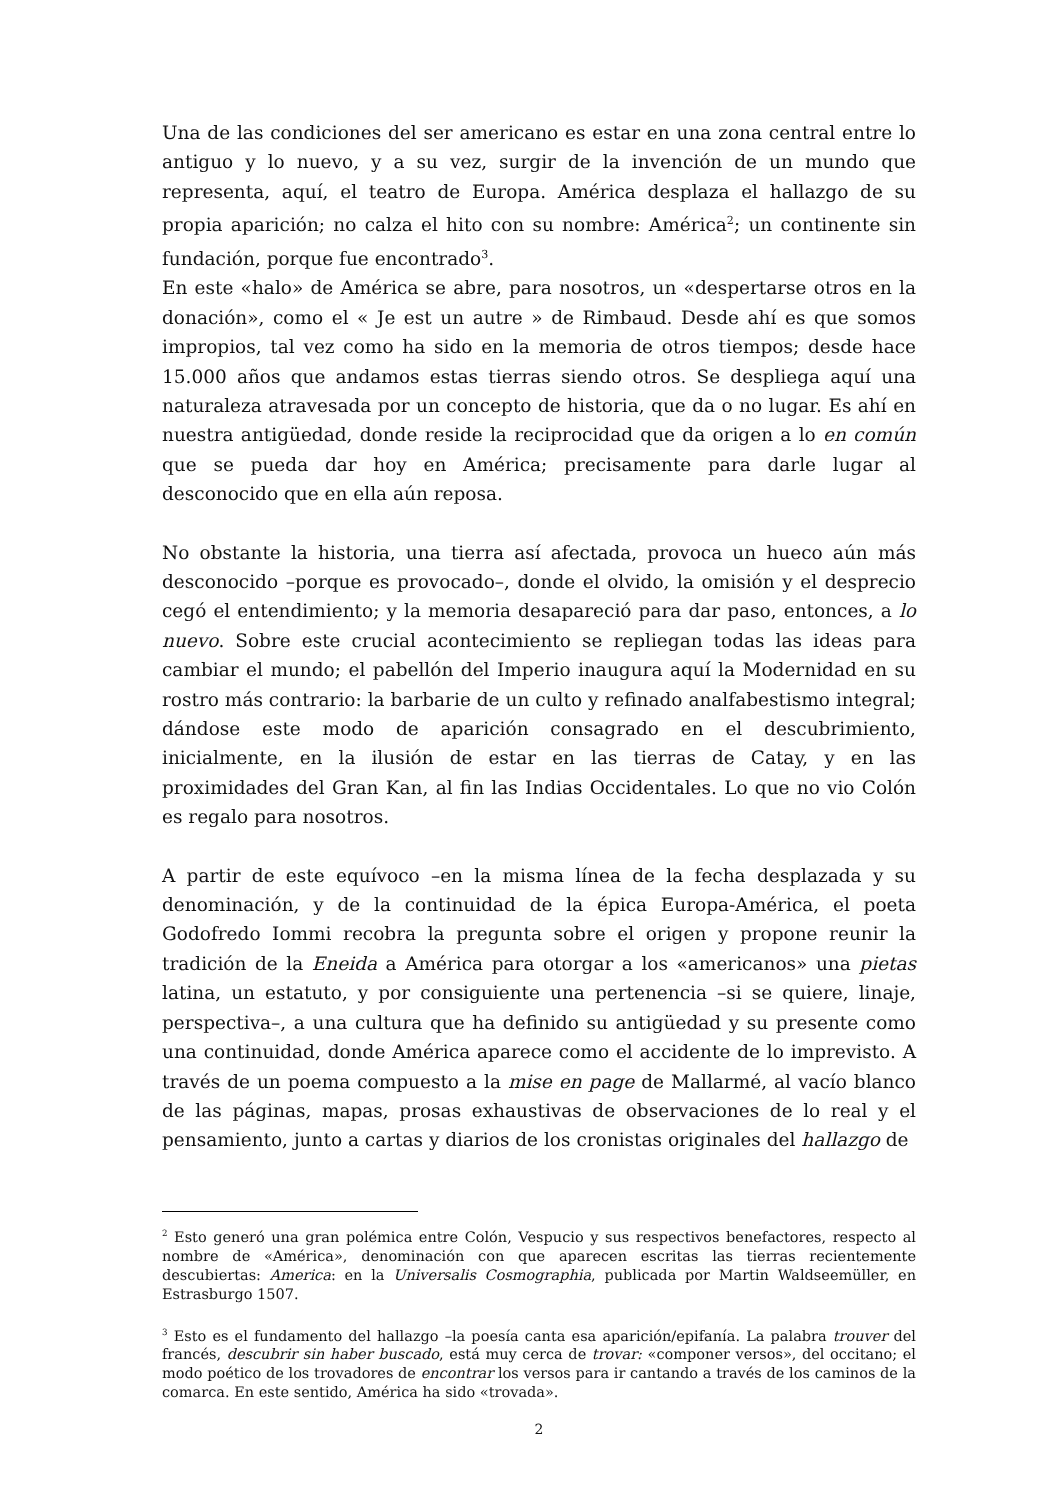Una de las condiciones del ser americano es estar en una zona central entre lo antiguo y lo nuevo, y a su vez, surgir de la invención de un mundo que representa, aquí, el teatro de Europa. América desplaza el hallazgo de su propia aparición; no calza el hito con su nombre: América<sup>2</sup>; un continente sin fundación, porque fue encontrado<sup>3</sup>.
En este «halo» de América se abre, para nosotros, un «despertarse otros en la donación», como el « Je est un autre » de Rimbaud. Desde ahí es que somos impropios, tal vez como ha sido en la memoria de otros tiempos; desde hace 15.000 años que andamos estas tierras siendo otros. Se despliega aquí una naturaleza atravesada por un concepto de historia, que da o no lugar. Es ahí en nuestra antigüedad, donde reside la reciprocidad que da origen a lo en común que se pueda dar hoy en América; precisamente para darle lugar al desconocido que en ella aún reposa.
No obstante la historia, una tierra así afectada, provoca un hueco aún más desconocido –porque es provocado–, donde el olvido, la omisión y el desprecio cegó el entendimiento; y la memoria desapareció para dar paso, entonces, a lo nuevo. Sobre este crucial acontecimiento se repliegan todas las ideas para cambiar el mundo; el pabellón del Imperio inaugura aquí la Modernidad en su rostro más contrario: la barbarie de un culto y refinado analfabestismo integral; dándose este modo de aparición consagrado en el descubrimiento, inicialmente, en la ilusión de estar en las tierras de Catay, y en las proximidades del Gran Kan, al fin las Indias Occidentales. Lo que no vio Colón es regalo para nosotros.
A partir de este equívoco –en la misma línea de la fecha desplazada y su denominación, y de la continuidad de la épica Europa-América, el poeta Godofredo Iommi recobra la pregunta sobre el origen y propone reunir la tradición de la Eneida a América para otorgar a los «americanos» una pietas latina, un estatuto, y por consiguiente una pertenencia –si se quiere, linaje, perspectiva–, a una cultura que ha definido su antigüedad y su presente como una continuidad, donde América aparece como el accidente de lo imprevisto. A través de un poema compuesto a la mise en page de Mallarmé, al vacío blanco de las páginas, mapas, prosas exhaustivas de observaciones de lo real y el pensamiento, junto a cartas y diarios de los cronistas originales del hallazgo de
<sup>2</sup> Esto generó una gran polémica entre Colón, Vespucio y sus respectivos benefactores, respecto al nombre de «América», denominación con que aparecen escritas las tierras recientemente descubiertas: America: en la Universalis Cosmographia, publicada por Martin Waldseemüller, en Estrasburgo 1507.
<sup>3</sup> Esto es el fundamento del hallazgo –la poesía canta esa aparición/epifanía. La palabra trouver del francés, descubrir sin haber buscado, está muy cerca de trovar: «componer versos», del occitano; el modo poético de los trovadores de encontrar los versos para ir cantando a través de los caminos de la comarca. En este sentido, América ha sido «trovada».
2